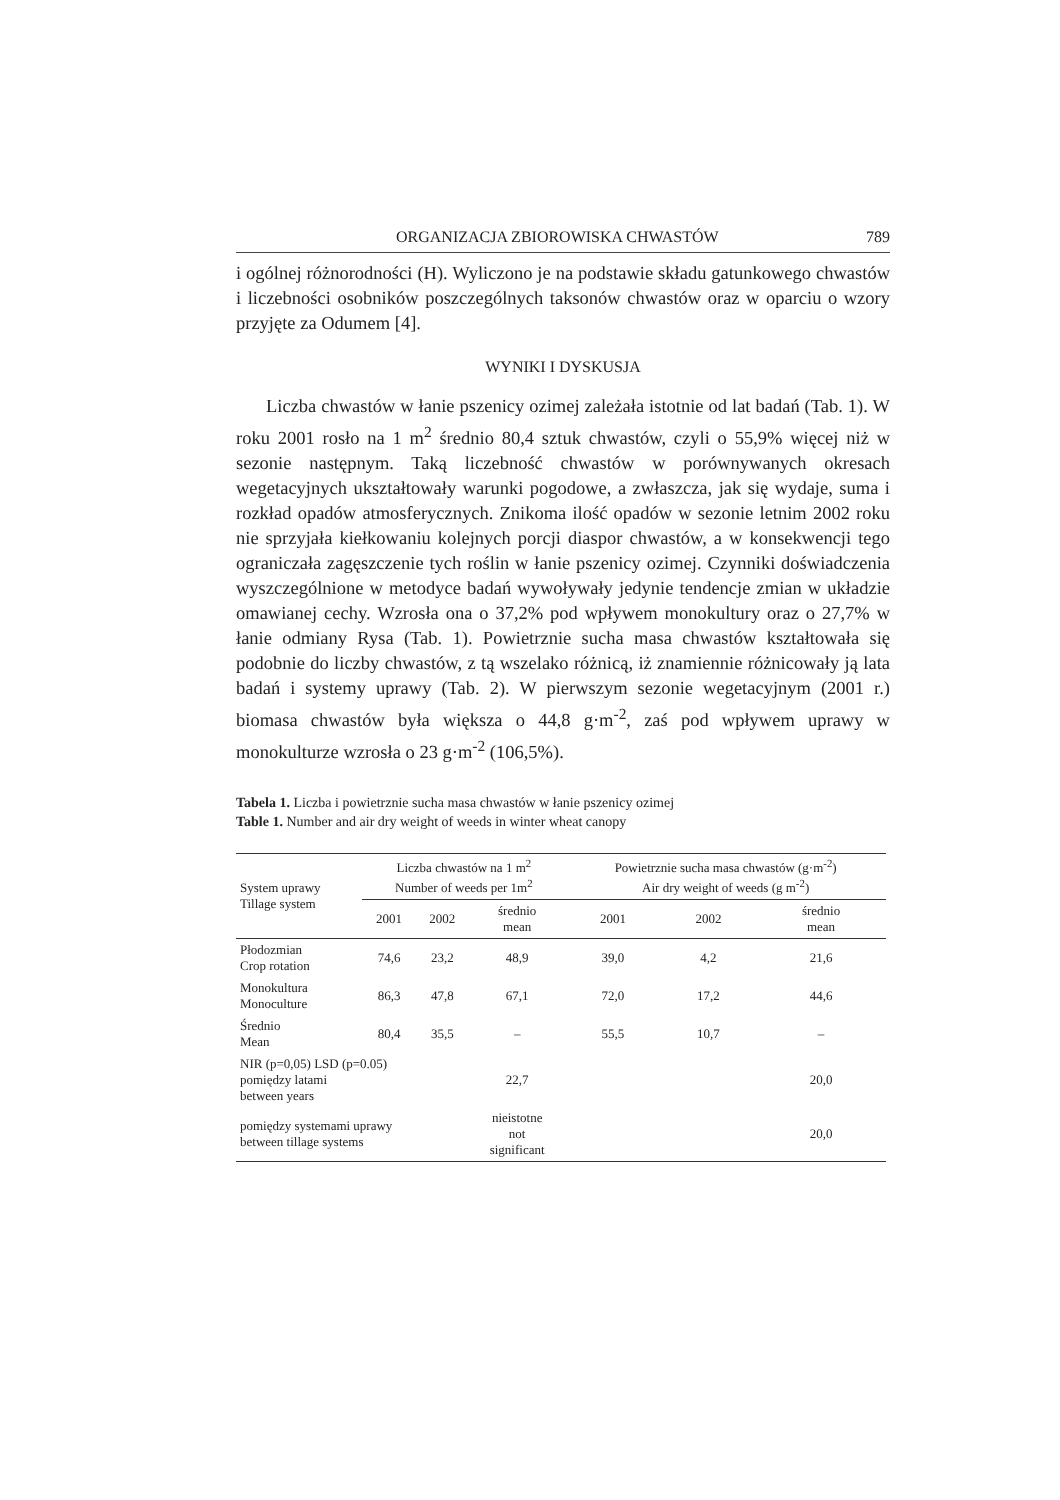ORGANIZACJA ZBIOROWISKA CHWASTÓW 789
i ogólnej różnorodności (H). Wyliczono je na podstawie składu gatunkowego chwastów i liczebności osobników poszczególnych taksonów chwastów oraz w oparciu o wzory przyjęte za Odumem [4].
WYNIKI I DYSKUSJA
Liczba chwastów w łanie pszenicy ozimej zależała istotnie od lat badań (Tab. 1). W roku 2001 rosło na 1 m<sup>2</sup> średnio 80,4 sztuk chwastów, czyli o 55,9% więcej niż w sezonie następnym. Taką liczebność chwastów w porównywanych okresach wegetacyjnych ukształtowały warunki pogodowe, a zwłaszcza, jak się wydaje, suma i rozkład opadów atmosferycznych. Znikoma ilość opadów w sezonie letnim 2002 roku nie sprzyjała kiełkowaniu kolejnych porcji diaspor chwastów, a w konsekwencji tego ograniczała zagęszczenie tych roślin w łanie pszenicy ozimej. Czynniki doświadczenia wyszczególnione w metodyce badań wywoływały jedynie tendencje zmian w układzie omawianej cechy. Wzrosła ona o 37,2% pod wpływem monokultury oraz o 27,7% w łanie odmiany Rysa (Tab. 1). Powietrznie sucha masa chwastów kształtowała się podobnie do liczby chwastów, z tą wszelako różnicą, iż znamiennie różnicowały ją lata badań i systemy uprawy (Tab. 2). W pierwszym sezonie wegetacyjnym (2001 r.) biomasa chwastów była większa o 44,8 g·m<sup>-2</sup>, zaś pod wpływem uprawy w monokulturze wzrosła o 23 g·m<sup>-2</sup> (106,5%).
Tabela 1. Liczba i powietrznie sucha masa chwastów w łanie pszenicy ozimej
Table 1. Number and air dry weight of weeds in winter wheat canopy
| System uprawy Tillage system | Liczba chwastów na 1 m<sup>2</sup> Number of weeds per 1m<sup>2</sup> | | | Powietrznie sucha masa chwastów (g·m<sup>-2</sup>) Air dry weight of weeds (g m<sup>-2</sup>) | | |
| --- | --- | --- | --- | --- | --- | --- |
| | 2001 | 2002 | średnio mean | 2001 | 2002 | średnio mean |
| Płodozmian Crop rotation | 74,6 | 23,2 | 48,9 | 39,0 | 4,2 | 21,6 |
| Monokultura Monoculture | 86,3 | 47,8 | 67,1 | 72,0 | 17,2 | 44,6 |
| Średnio Mean | 80,4 | 35,5 | – | 55,5 | 10,7 | – |
| NIR (p=0,05) LSD (p=0.05) pomiędzy latami between years | | | 22,7 | | | 20,0 |
| pomiędzy systemami uprawy between tillage systems | | | nieistotne not significant | | | 20,0 |